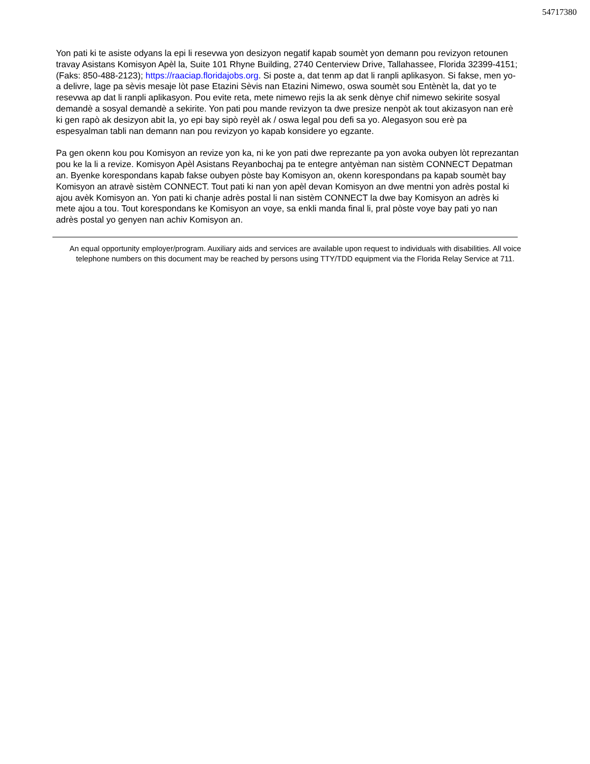54717380
Yon pati ki te asiste odyans la epi li resevwa yon desizyon negatif kapab soumèt yon demann pou revizyon retounen travay Asistans Komisyon Apèl la, Suite 101 Rhyne Building, 2740 Centerview Drive, Tallahassee, Florida 32399-4151; (Faks: 850-488-2123); https://raaciap.floridajobs.org. Si poste a, dat tenm ap dat li ranpli aplikasyon. Si fakse, men yo-a delivre, lage pa sèvis mesaje lòt pase Etazini Sèvis nan Etazini Nimewo, oswa soumèt sou Entènèt la, dat yo te resevwa ap dat li ranpli aplikasyon. Pou evite reta, mete nimewo rejis la ak senk dènye chif nimewo sekirite sosyal demandè a sosyal demandè a sekirite. Yon pati pou mande revizyon ta dwe presize nenpòt ak tout akizasyon nan erè ki gen rapò ak desizyon abit la, yo epi bay sipò reyèl ak / oswa legal pou defi sa yo. Alegasyon sou erè pa espesyalman tabli nan demann nan pou revizyon yo kapab konsidere yo egzante.
Pa gen okenn kou pou Komisyon an revize yon ka, ni ke yon pati dwe reprezante pa yon avoka oubyen lòt reprezantan pou ke la li a revize. Komisyon Apèl Asistans Reyanbochaj pa te entegre antyèman nan sistèm CONNECT Depatman an. Byenke korespondans kapab fakse oubyen pòste bay Komisyon an, okenn korespondans pa kapab soumèt bay Komisyon an atravè sistèm CONNECT. Tout pati ki nan yon apèl devan Komisyon an dwe mentni yon adrès postal ki ajou avèk Komisyon an. Yon pati ki chanje adrès postal li nan sistèm CONNECT la dwe bay Komisyon an adrès ki mete ajou a tou. Tout korespondans ke Komisyon an voye, sa enkli manda final li, pral pòste voye bay pati yo nan adrès postal yo genyen nan achiv Komisyon an.
An equal opportunity employer/program. Auxiliary aids and services are available upon request to individuals with disabilities. All voice telephone numbers on this document may be reached by persons using TTY/TDD equipment via the Florida Relay Service at 711.